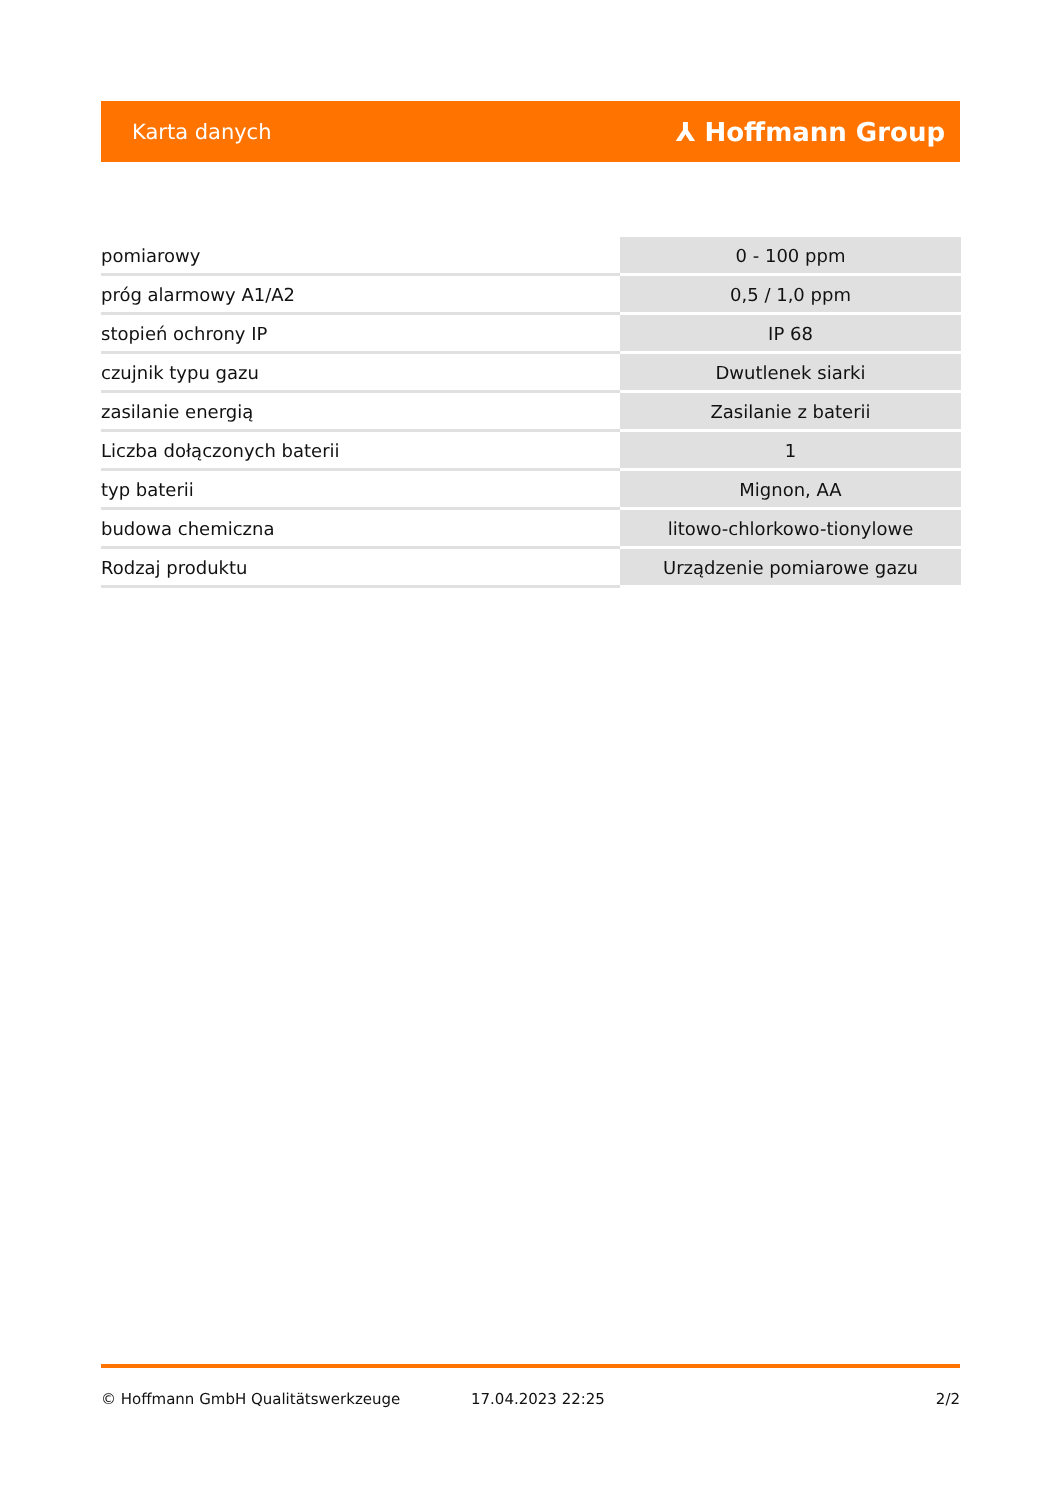Karta danych ⅄ Hoffmann Group
| pomiarowy | 0 - 100 ppm |
| próg alarmowy A1/A2 | 0,5 / 1,0 ppm |
| stopień ochrony IP | IP 68 |
| czujnik typu gazu | Dwutlenek siarki |
| zasilanie energią | Zasilanie z baterii |
| Liczba dołączonych baterii | 1 |
| typ baterii | Mignon, AA |
| budowa chemiczna | litowo-chlorkowo-tionylowe |
| Rodzaj produktu | Urządzenie pomiarowe gazu |
© Hoffmann GmbH Qualitätswerkzeuge 17.04.2023 22:25 2/2